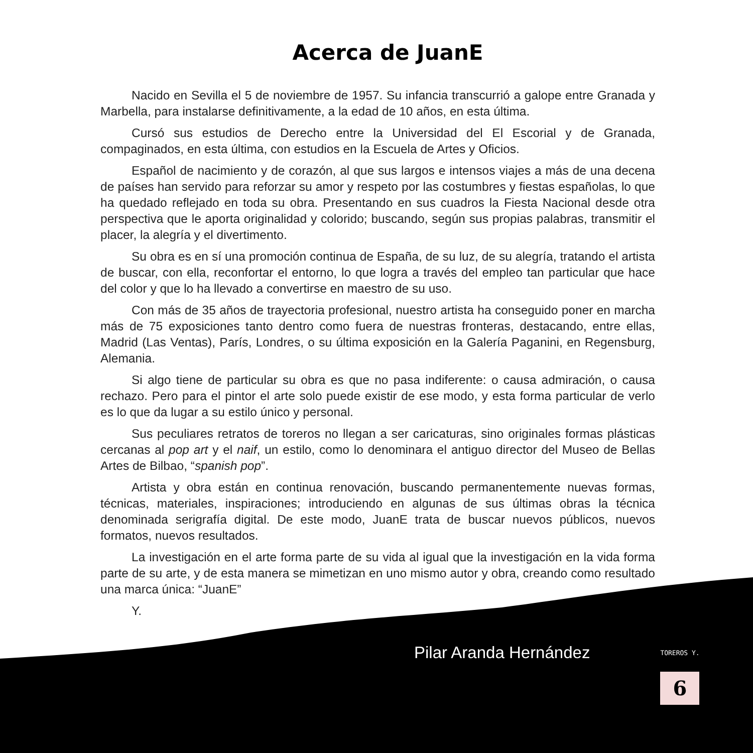Acerca de JuanE
Nacido en Sevilla el 5 de noviembre de 1957. Su infancia transcurrió a galope entre Granada y Marbella, para instalarse definitivamente, a la edad de 10 años, en esta última.
Cursó sus estudios de Derecho entre la Universidad del El Escorial y de Granada, compaginados, en esta última, con estudios en la Escuela de Artes y Oficios.
Español de nacimiento y de corazón, al que sus largos e intensos viajes a más de una decena de países han servido para reforzar su amor y respeto por las costumbres y fiestas españolas, lo que ha quedado reflejado en toda su obra. Presentando en sus cuadros la Fiesta Nacional desde otra perspectiva que le aporta originalidad y colorido; buscando, según sus propias palabras, transmitir el placer, la alegría y el divertimento.
Su obra es en sí una promoción continua de España, de su luz, de su alegría, tratando el artista de buscar, con ella, reconfortar el entorno, lo que logra a través del empleo tan particular que hace del color y que lo ha llevado a convertirse en maestro de su uso.
Con más de 35 años de trayectoria profesional, nuestro artista ha conseguido poner en marcha más de 75 exposiciones tanto dentro como fuera de nuestras fronteras, destacando, entre ellas, Madrid (Las Ventas), París, Londres, o su última exposición en la Galería Paganini, en Regensburg, Alemania.
Si algo tiene de particular su obra es que no pasa indiferente: o causa admiración, o causa rechazo. Pero para el pintor el arte solo puede existir de ese modo, y esta forma particular de verlo es lo que da lugar a su estilo único y personal.
Sus peculiares retratos de toreros no llegan a ser caricaturas, sino originales formas plásticas cercanas al pop art y el naif, un estilo, como lo denominara el antiguo director del Museo de Bellas Artes de Bilbao, “spanish pop”.
Artista y obra están en continua renovación, buscando permanentemente nuevas formas, técnicas, materiales, inspiraciones; introduciendo en algunas de sus últimas obras la técnica denominada serigrafía digital. De este modo, JuanE trata de buscar nuevos públicos, nuevos formatos, nuevos resultados.
La investigación en el arte forma parte de su vida al igual que la investigación en la vida forma parte de su arte, y de esta manera se mimetizan en uno mismo autor y obra, creando como resultado una marca única: “JuanE”
Y.
Pilar Aranda Hernández
TOREROS Y.
6